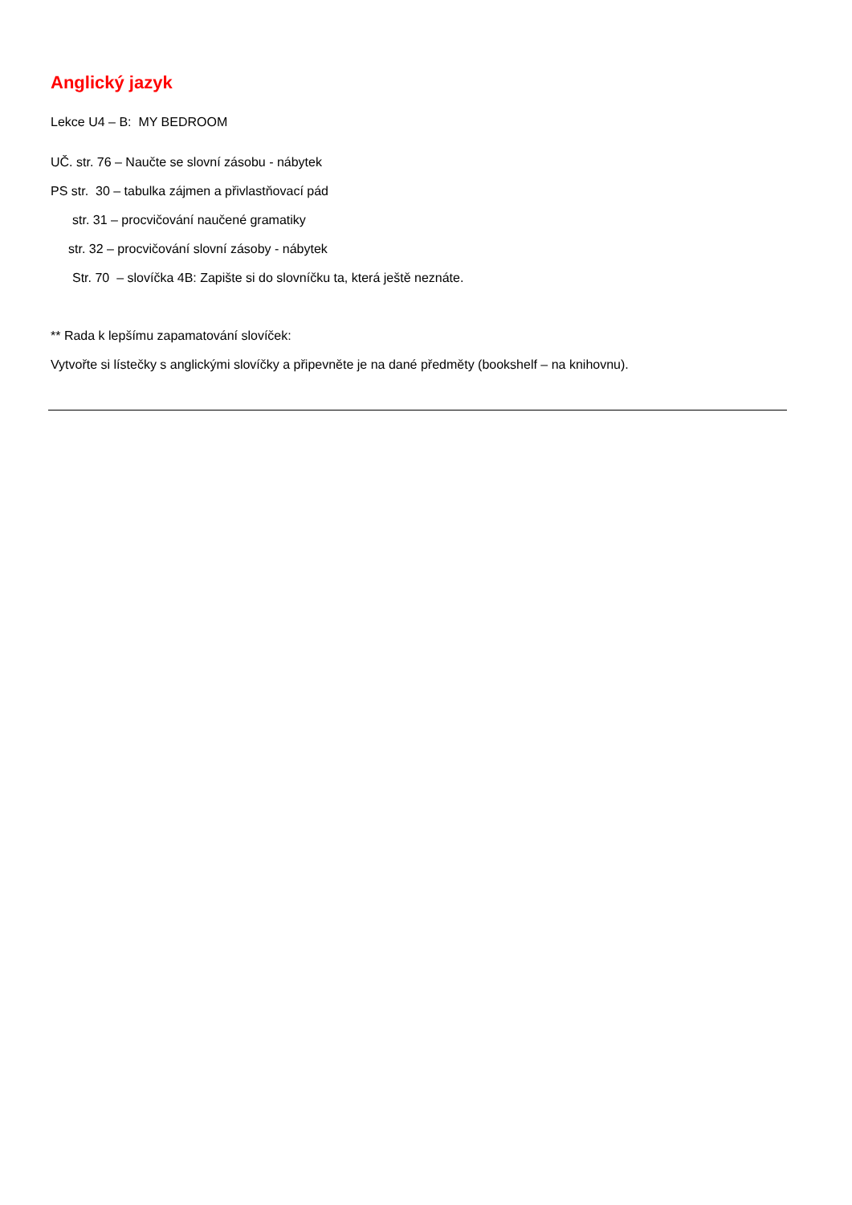Anglický jazyk
Lekce U4 – B: MY BEDROOM
UČ. str. 76 – Naučte se slovní zásobu - nábytek
PS str. 30 – tabulka zájmen a přivlastňovací pád
str. 31 – procvičování naučené gramatiky
str. 32 – procvičování slovní zásoby - nábytek
Str. 70 – slovíčka 4B: Zapište si do slovníčku ta, která ještě neznáte.
** Rada k lepšímu zapamatování slovíček:
Vytvořte si lístečky s anglickými slovíčky a připevněte je na dané předměty (bookshelf – na knihovnu).